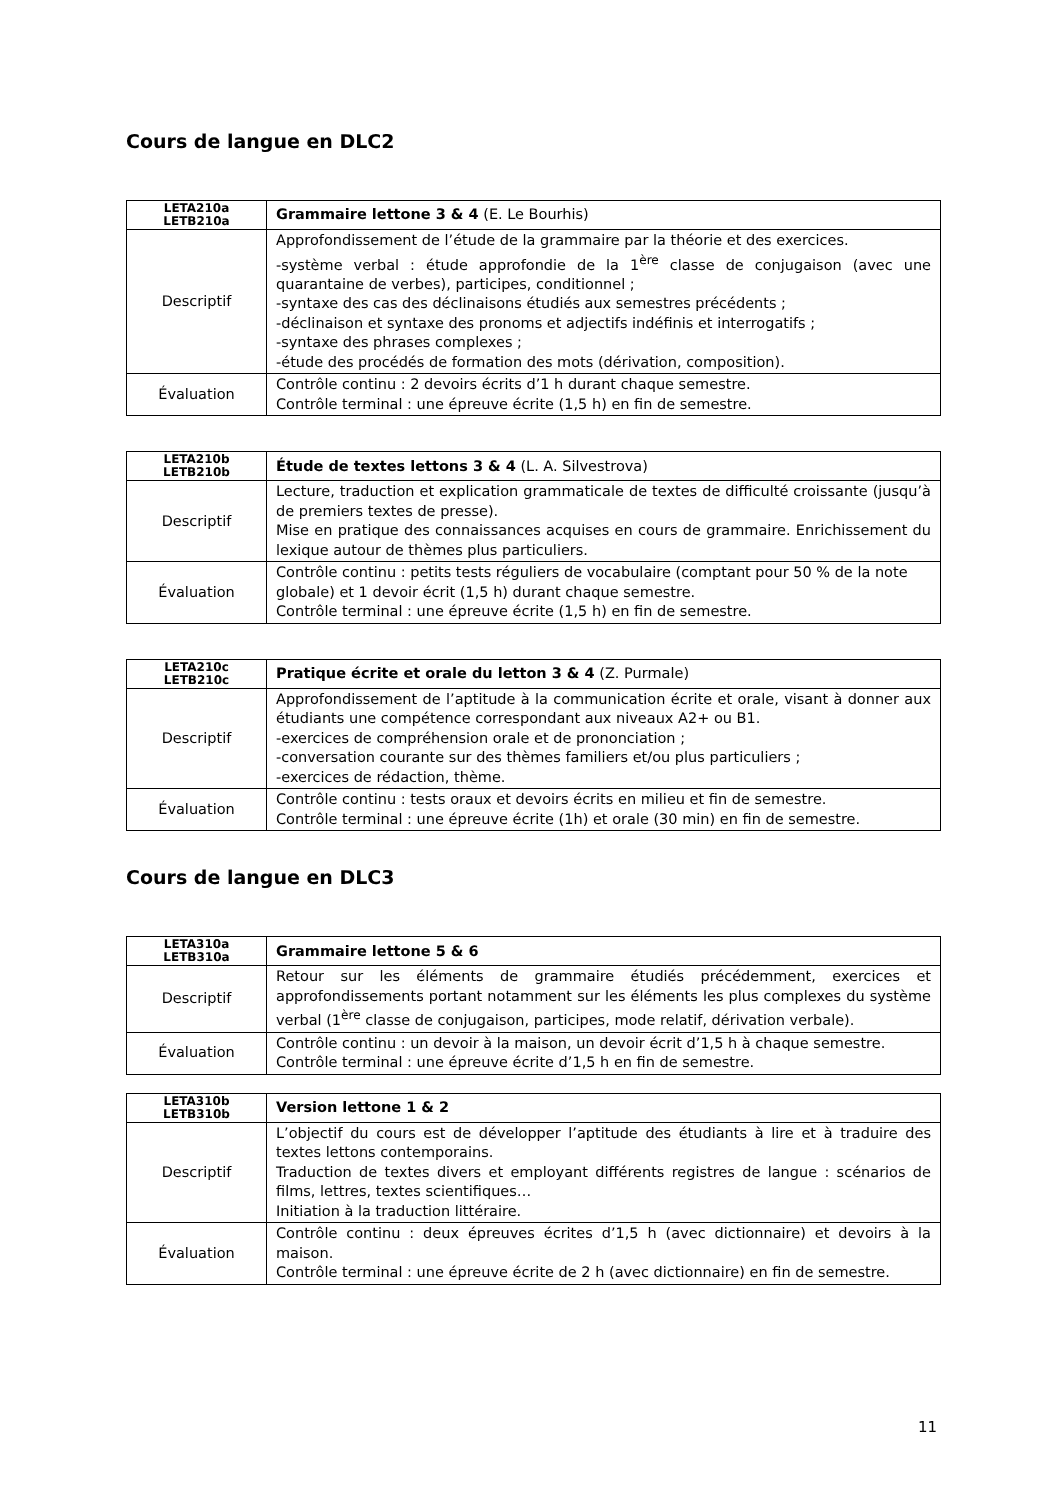Cours de langue en DLC2
| LETA210a LETB210a | Grammaire lettone 3 & 4 (E. Le Bourhis) |
| --- | --- |
| Descriptif | Approfondissement de l’étude de la grammaire par la théorie et des exercices. -système verbal : étude approfondie de la 1<sup>ère</sup> classe de conjugaison (avec une quarantaine de verbes), participes, conditionnel ; -syntaxe des cas des déclinaisons étudiés aux semestres précédents ; -déclinaison et syntaxe des pronoms et adjectifs indéfinis et interrogatifs ; -syntaxe des phrases complexes ; -étude des procédés de formation des mots (dérivation, composition). |
| Évaluation | Contrôle continu : 2 devoirs écrits d’1 h durant chaque semestre. Contrôle terminal : une épreuve écrite (1,5 h) en fin de semestre. |
| LETA210b LETB210b | Étude de textes lettons 3 & 4 (L. A. Silvestrova) |
| --- | --- |
| Descriptif | Lecture, traduction et explication grammaticale de textes de difficulté croissante (jusqu’à de premiers textes de presse). Mise en pratique des connaissances acquises en cours de grammaire. Enrichissement du lexique autour de thèmes plus particuliers. |
| Évaluation | Contrôle continu : petits tests réguliers de vocabulaire (comptant pour 50 % de la note globale) et 1 devoir écrit (1,5 h) durant chaque semestre. Contrôle terminal : une épreuve écrite (1,5 h) en fin de semestre. |
| LETA210c LETB210c | Pratique écrite et orale du letton 3 & 4 (Z. Purmale) |
| --- | --- |
| Descriptif | Approfondissement de l’aptitude à la communication écrite et orale, visant à donner aux étudiants une compétence correspondant aux niveaux A2+ ou B1. -exercices de compréhension orale et de prononciation ; -conversation courante sur des thèmes familiers et/ou plus particuliers ; -exercices de rédaction, thème. |
| Évaluation | Contrôle continu : tests oraux et devoirs écrits en milieu et fin de semestre. Contrôle terminal : une épreuve écrite (1h) et orale (30 min) en fin de semestre. |
Cours de langue en DLC3
| LETA310a LETB310a | Grammaire lettone 5 & 6 |
| --- | --- |
| Descriptif | Retour sur les éléments de grammaire étudiés précédemment, exercices et approfondissements portant notamment sur les éléments les plus complexes du système verbal (1<sup>ère</sup> classe de conjugaison, participes, mode relatif, dérivation verbale). |
| Évaluation | Contrôle continu : un devoir à la maison, un devoir écrit d’1,5 h à chaque semestre. Contrôle terminal : une épreuve écrite d’1,5 h en fin de semestre. |
| LETA310b LETB310b | Version lettone 1 & 2 |
| --- | --- |
| Descriptif | L’objectif du cours est de développer l’aptitude des étudiants à lire et à traduire des textes lettons contemporains. Traduction de textes divers et employant différents registres de langue : scénarios de films, lettres, textes scientifiques… Initiation à la traduction littéraire. |
| Évaluation | Contrôle continu : deux épreuves écrites d’1,5 h (avec dictionnaire) et devoirs à la maison. Contrôle terminal : une épreuve écrite de 2 h (avec dictionnaire) en fin de semestre. |
11